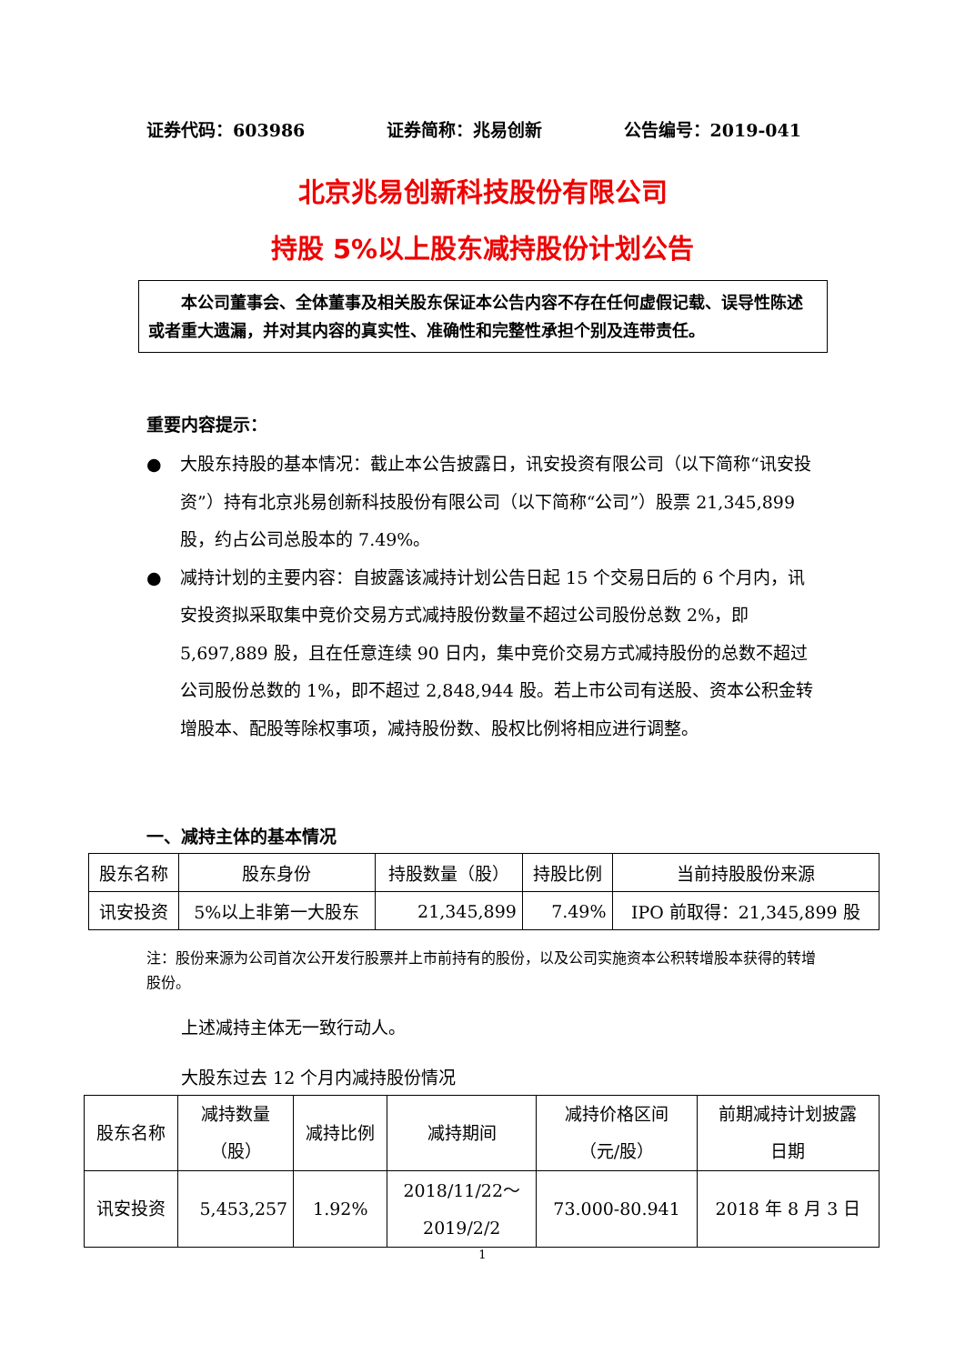证券代码：603986 证券简称：兆易创新 公告编号：2019-041
北京兆易创新科技股份有限公司
持股 5%以上股东减持股份计划公告
  本公司董事会、全体董事及相关股东保证本公告内容不存在任何虚假记载、误导性陈述或者重大遗漏，并对其内容的真实性、准确性和完整性承担个别及连带责任。
重要内容提示：
● 大股东持股的基本情况：截止本公告披露日，讯安投资有限公司（以下简称“讯安投资”）持有北京兆易创新科技股份有限公司（以下简称“公司”）股票 21,345,899 股，约占公司总股本的 7.49%。
● 减持计划的主要内容：自披露该减持计划公告日起 15 个交易日后的 6 个月内，讯安投资拟采取集中竞价交易方式减持股份数量不超过公司股份总数 2%，即 5,697,889 股，且在任意连续 90 日内，集中竞价交易方式减持股份的总数不超过公司股份总数的 1%，即不超过 2,848,944 股。若上市公司有送股、资本公积金转增股本、配股等除权事项，减持股份数、股权比例将相应进行调整。
一、减持主体的基本情况
| 股东名称 | 股东身份 | 持股数量（股） | 持股比例 | 当前持股股份来源 |
| 讯安投资 | 5%以上非第一大股东 | 21,345,899 | 7.49% | IPO 前取得：21,345,899 股 |
注：股份来源为公司首次公开发行股票并上市前持有的股份，以及公司实施资本公积转增股本获得的转增股份。
  上述减持主体无一致行动人。
  大股东过去 12 个月内减持股份情况
| 股东名称 | 减持数量 （股） | 减持比例 | 减持期间 | 减持价格区间 （元/股） | 前期减持计划披露 日期 |
| 讯安投资 | 5,453,257 | 1.92% | 2018/11/22～ 2019/2/2 | 73.000-80.941 | 2018 年 8 月 3 日 |
1